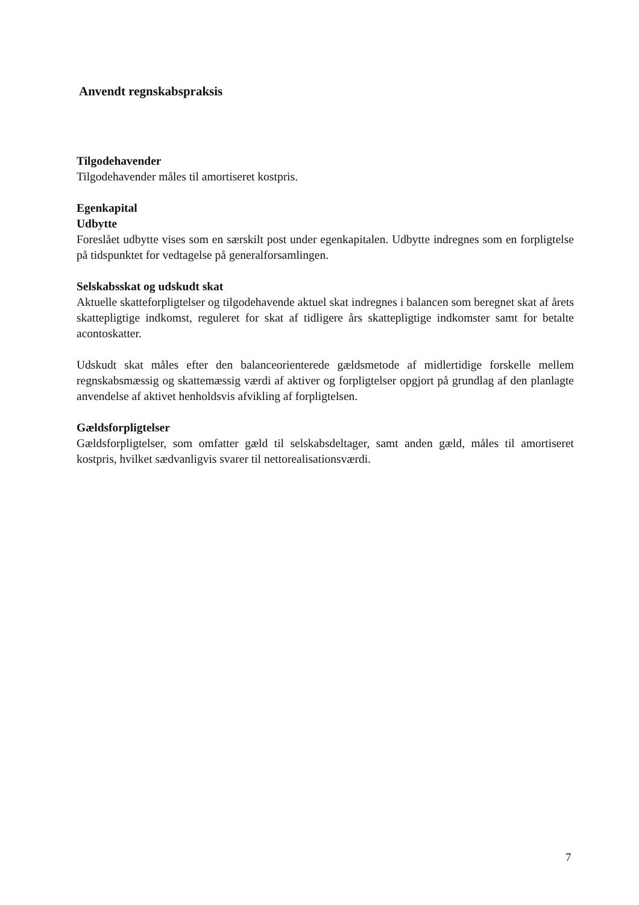Anvendt regnskabspraksis
Tilgodehavender
Tilgodehavender måles til amortiseret kostpris.
Egenkapital
Udbytte
Foreslået udbytte vises som en særskilt post under egenkapitalen. Udbytte indregnes som en forpligtelse på tidspunktet for vedtagelse på generalforsamlingen.
Selskabsskat og udskudt skat
Aktuelle skatteforpligtelser og tilgodehavende aktuel skat indregnes i balancen som beregnet skat af årets skattepligtige indkomst, reguleret for skat af tidligere års skattepligtige indkomster samt for betalte acontoskatter.
Udskudt skat måles efter den balanceorienterede gældsmetode af midlertidige forskelle mellem regnskabsmæssig og skattemæssig værdi af aktiver og forpligtelser opgjort på grundlag af den planlagte anvendelse af aktivet henholdsvis afvikling af forpligtelsen.
Gældsforpligtelser
Gældsforpligtelser, som omfatter gæld til selskabsdeltager, samt anden gæld, måles til amortiseret kostpris, hvilket sædvanligvis svarer til nettorealisationsværdi.
7